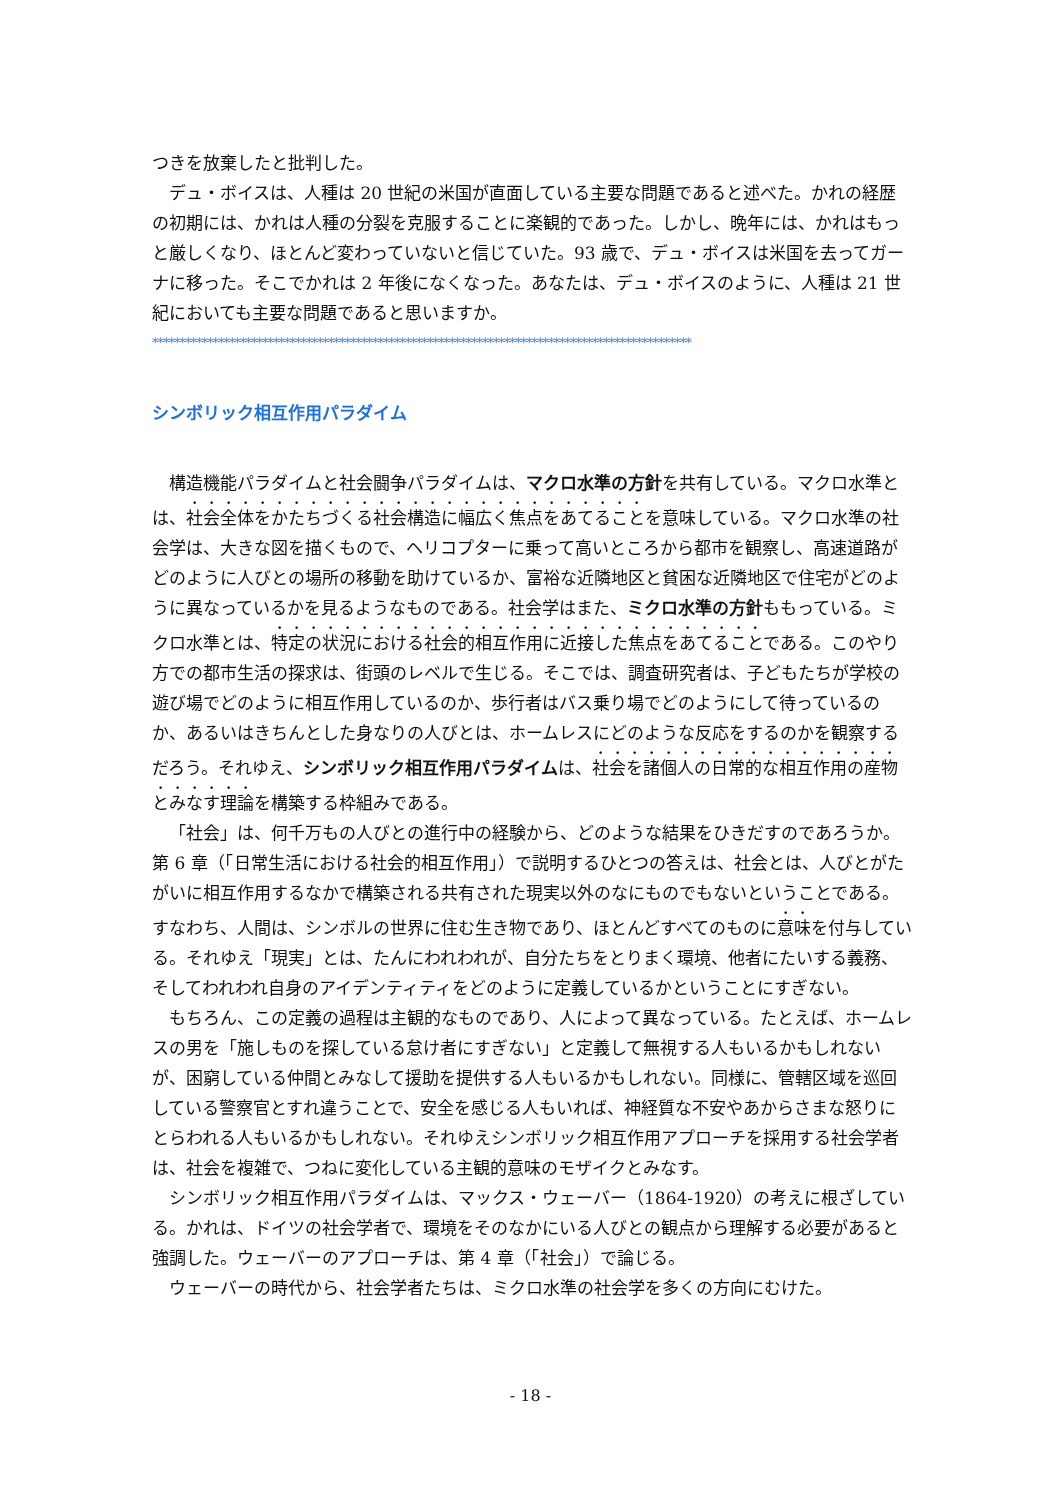つきを放棄したと批判した。
デュ・ボイスは、人種は 20 世紀の米国が直面している主要な問題であると述べた。かれの経歴の初期には、かれは人種の分裂を克服することに楽観的であった。しかし、晩年には、かれはもっと厳しくなり、ほとんど変わっていないと信じていた。93 歳で、デュ・ボイスは米国を去ってガーナに移った。そこでかれは 2 年後になくなった。あなたは、デュ・ボイスのように、人種は 21 世紀においても主要な問題であると思いますか。
**************************************************************************************************
シンボリック相互作用パラダイム
構造機能パラダイムと社会闘争パラダイムは、マクロ水準の方針を共有している。マクロ水準とは、社会全体をかたちづくる社会構造に幅広く焦点をあてることを意味している。マクロ水準の社会学は、大きな図を描くもので、ヘリコプターに乗って高いところから都市を観察し、高速道路がどのように人びとの場所の移動を助けているか、富裕な近隣地区と貧困な近隣地区で住宅がどのように異なっているかを見るようなものである。社会学はまた、ミクロ水準の方針ももっている。ミクロ水準とは、特定の状況における社会的相互作用に近接した焦点をあてることである。このやり方での都市生活の探求は、街頭のレベルで生じる。そこでは、調査研究者は、子どもたちが学校の遊び場でどのように相互作用しているのか、歩行者はバス乗り場でどのようにして待っているのか、あるいはきちんとした身なりの人びとは、ホームレスにどのような反応をするのかを観察するだろう。それゆえ、シンボリック相互作用パラダイムは、社会を諸個人の日常的な相互作用の産物とみなす理論を構築する枠組みである。
「社会」は、何千万もの人びとの進行中の経験から、どのような結果をひきだすのであろうか。第 6 章（「日常生活における社会的相互作用」）で説明するひとつの答えは、社会とは、人びとがたがいに相互作用するなかで構築される共有された現実以外のなにものでもないということである。すなわち、人間は、シンボルの世界に住む生き物であり、ほとんどすべてのものに意味を付与している。それゆえ「現実」とは、たんにわれわれが、自分たちをとりまく環境、他者にたいする義務、そしてわれわれ自身のアイデンティティをどのように定義しているかということにすぎない。
もちろん、この定義の過程は主観的なものであり、人によって異なっている。たとえば、ホームレスの男を「施しものを探している怠け者にすぎない」と定義して無視する人もいるかもしれないが、困窮している仲間とみなして援助を提供する人もいるかもしれない。同様に、管轄区域を巡回している警察官とすれ違うことで、安全を感じる人もいれば、神経質な不安やあからさまな怒りにとらわれる人もいるかもしれない。それゆえシンボリック相互作用アプローチを採用する社会学者は、社会を複雑で、つねに変化している主観的意味のモザイクとみなす。
シンボリック相互作用パラダイムは、マックス・ウェーバー（1864-1920）の考えに根ざしている。かれは、ドイツの社会学者で、環境をそのなかにいる人びとの観点から理解する必要があると強調した。ウェーバーのアプローチは、第 4 章（「社会」）で論じる。
ウェーバーの時代から、社会学者たちは、ミクロ水準の社会学を多くの方向にむけた。
- 18 -